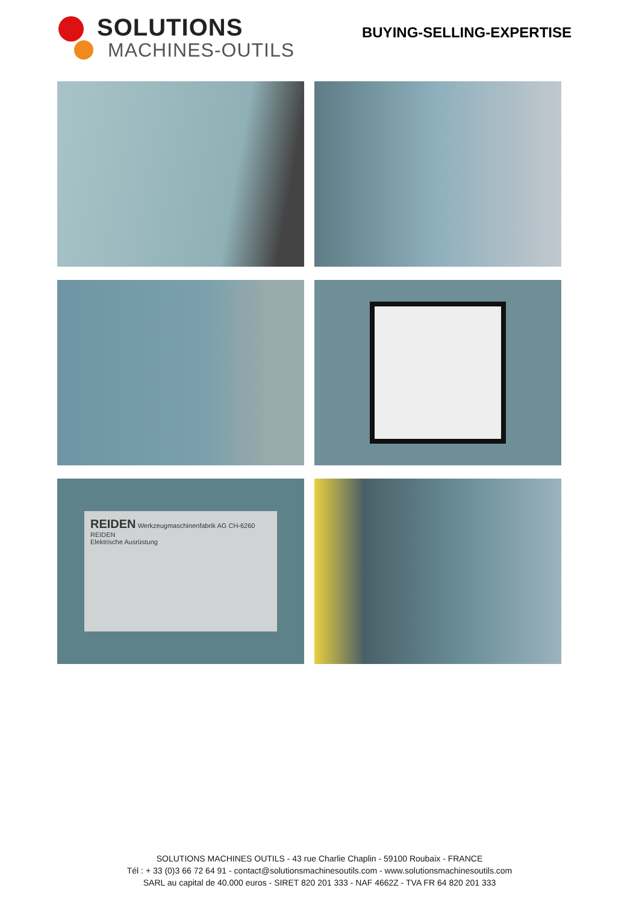SOLUTIONS
MACHINES-OUTILS
BUYING-SELLING-EXPERTISE
REIDEN Werkzeugmaschinenfabrik AG CH-6260 REIDEN
Elektrische Ausrüstung
SOLUTIONS MACHINES OUTILS - 43 rue Charlie Chaplin - 59100 Roubaix - FRANCE
Tél : + 33 (0)3 66 72 64 91 - contact@solutionsmachinesoutils.com - www.solutionsmachinesoutils.com
SARL au capital de 40.000 euros - SIRET 820 201 333 - NAF 4662Z - TVA FR 64 820 201 333